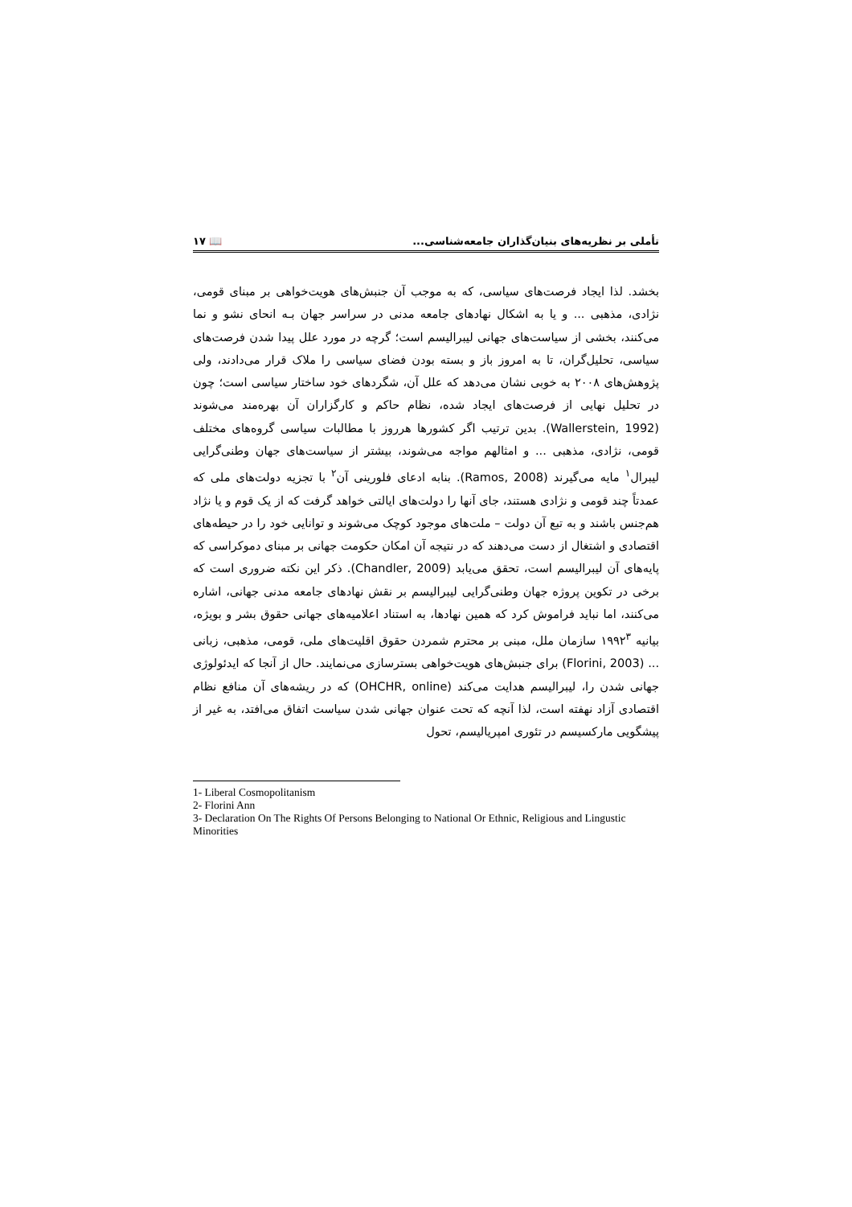تأملی بر نظریه‌های بنیان‌گذاران جامعه‌شناسی... 📖 ۱۷
بخشد. لذا ایجاد فرصت‌های سیاسی، که به موجب آن جنبش‌های هویت‌خواهی بر مبنای قومی، نژادی، مذهبی ... و یا به اشکال نهادهای جامعه مدنی در سراسر جهان بـه انحای نشو و نما می‌کنند، بخشی از سیاست‌های جهانی لیبرالیسم است؛ گرچه در مورد علل پیدا شدن فرصت‌های سیاسی، تحلیل‌گران، تا به امروز باز و بسته بودن فضای سیاسی را ملاک قرار می‌دادند، ولی پژوهش‌های ۲۰۰۸ به خوبی نشان می‌دهد که علل آن، شگردهای خود ساختار سیاسی است؛ چون در تحلیل نهایی از فرصت‌های ایجاد شده، نظام حاکم و کارگزاران آن بهره‌مند می‌شوند (Wallerstein, 1992). بدین ترتیب اگر کشورها هرروز با مطالبات سیاسی گروه‌های مختلف قومی، نژادی، مذهبی ... و امثالهم مواجه می‌شوند، بیشتر از سیاست‌های جهان وطنی‌گرایی لیبرال<sup>۱</sup> مایه می‌گیرند (Ramos, 2008). بنابه ادعای فلورینی آن<sup>۲</sup> با تجزیه دولت‌های ملی که عمدتاً چند قومی و نژادی هستند، جای آنها را دولت‌های ایالتی خواهد گرفت که از یک قوم و یا نژاد هم‌جنس باشند و به تبع آن دولت – ملت‌های موجود کوچک می‌شوند و توانایی خود را در حیطه‌های اقتصادی و اشتغال از دست می‌دهند که در نتیجه آن امکان حکومت جهانی بر مبنای دموکراسی که پایه‌های آن لیبرالیسم است، تحقق می‌یابد (Chandler, 2009). ذکر این نکته ضروری است که برخی در تکوین پروژه جهان وطنی‌گرایی لیبرالیسم بر نقش نهادهای جامعه مدنی جهانی، اشاره می‌کنند، اما نباید فراموش کرد که همین نهادها، به استناد اعلامیه‌های جهانی حقوق بشر و بویژه، بیانیه ۱۹۹۲<sup>۳</sup> سازمان ملل، مبنی بر محترم شمردن حقوق اقلیت‌های ملی، قومی، مذهبی، زبانی ... (Florini, 2003) برای جنبش‌های هویت‌خواهی بسترسازی می‌نمایند. حال از آنجا که ایدئولوژی جهانی شدن را، لیبرالیسم هدایت می‌کند (OHCHR, online) که در ریشه‌های آن منافع نظام اقتصادی آزاد نهفته است، لذا آنچه که تحت عنوان جهانی شدن سیاست اتفاق می‌افتد، به غیر از پیشگویی مارکسیسم در تئوری امپریالیسم، تحول
1- Liberal Cosmopolitanism
2- Florini Ann
3- Declaration On The Rights Of Persons Belonging to National Or Ethnic, Religious and Lingustic Minorities